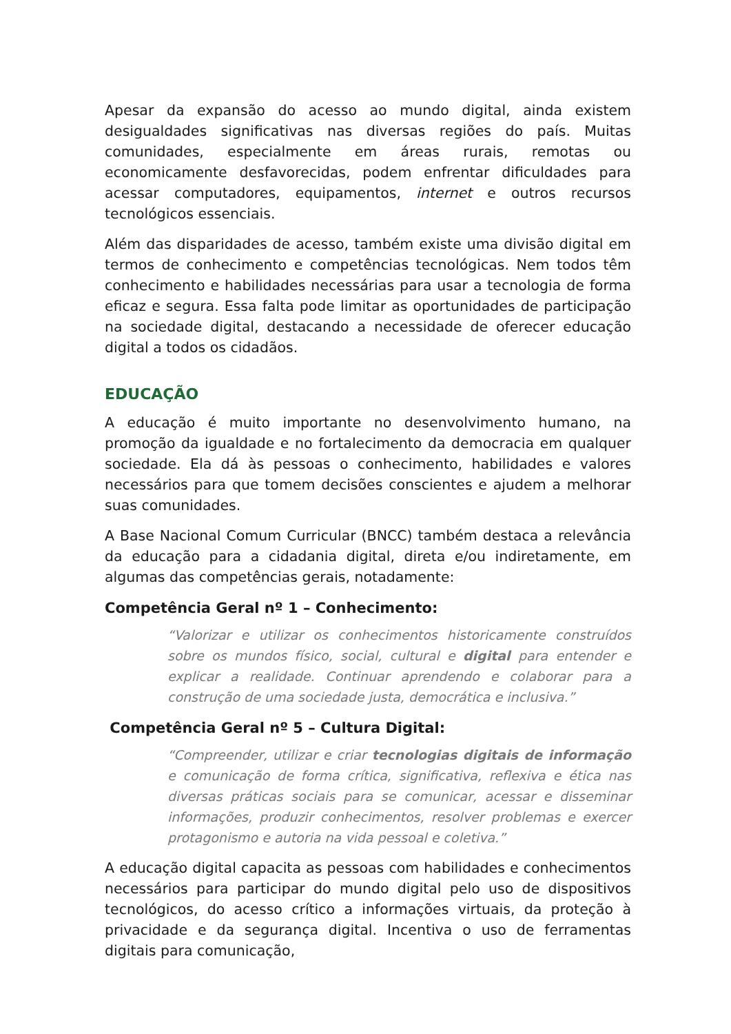Apesar da expansão do acesso ao mundo digital, ainda existem desigualdades significativas nas diversas regiões do país. Muitas comunidades, especialmente em áreas rurais, remotas ou economicamente desfavorecidas, podem enfrentar dificuldades para acessar computadores, equipamentos, internet e outros recursos tecnológicos essenciais.
Além das disparidades de acesso, também existe uma divisão digital em termos de conhecimento e competências tecnológicas. Nem todos têm conhecimento e habilidades necessárias para usar a tecnologia de forma eficaz e segura. Essa falta pode limitar as oportunidades de participação na sociedade digital, destacando a necessidade de oferecer educação digital a todos os cidadãos.
EDUCAÇÃO
A educação é muito importante no desenvolvimento humano, na promoção da igualdade e no fortalecimento da democracia em qualquer sociedade. Ela dá às pessoas o conhecimento, habilidades e valores necessários para que tomem decisões conscientes e ajudem a melhorar suas comunidades.
A Base Nacional Comum Curricular (BNCC) também destaca a relevância da educação para a cidadania digital, direta e/ou indiretamente, em algumas das competências gerais, notadamente:
Competência Geral nº 1 – Conhecimento:
“Valorizar e utilizar os conhecimentos historicamente construídos sobre os mundos físico, social, cultural e digital para entender e explicar a realidade. Continuar aprendendo e colaborar para a construção de uma sociedade justa, democrática e inclusiva.”
Competência Geral nº 5 – Cultura Digital:
“Compreender, utilizar e criar tecnologias digitais de informação e comunicação de forma crítica, significativa, reflexiva e ética nas diversas práticas sociais para se comunicar, acessar e disseminar informações, produzir conhecimentos, resolver problemas e exercer protagonismo e autoria na vida pessoal e coletiva.”
A educação digital capacita as pessoas com habilidades e conhecimentos necessários para participar do mundo digital pelo uso de dispositivos tecnológicos, do acesso crítico a informações virtuais, da proteção à privacidade e da segurança digital. Incentiva o uso de ferramentas digitais para comunicação,